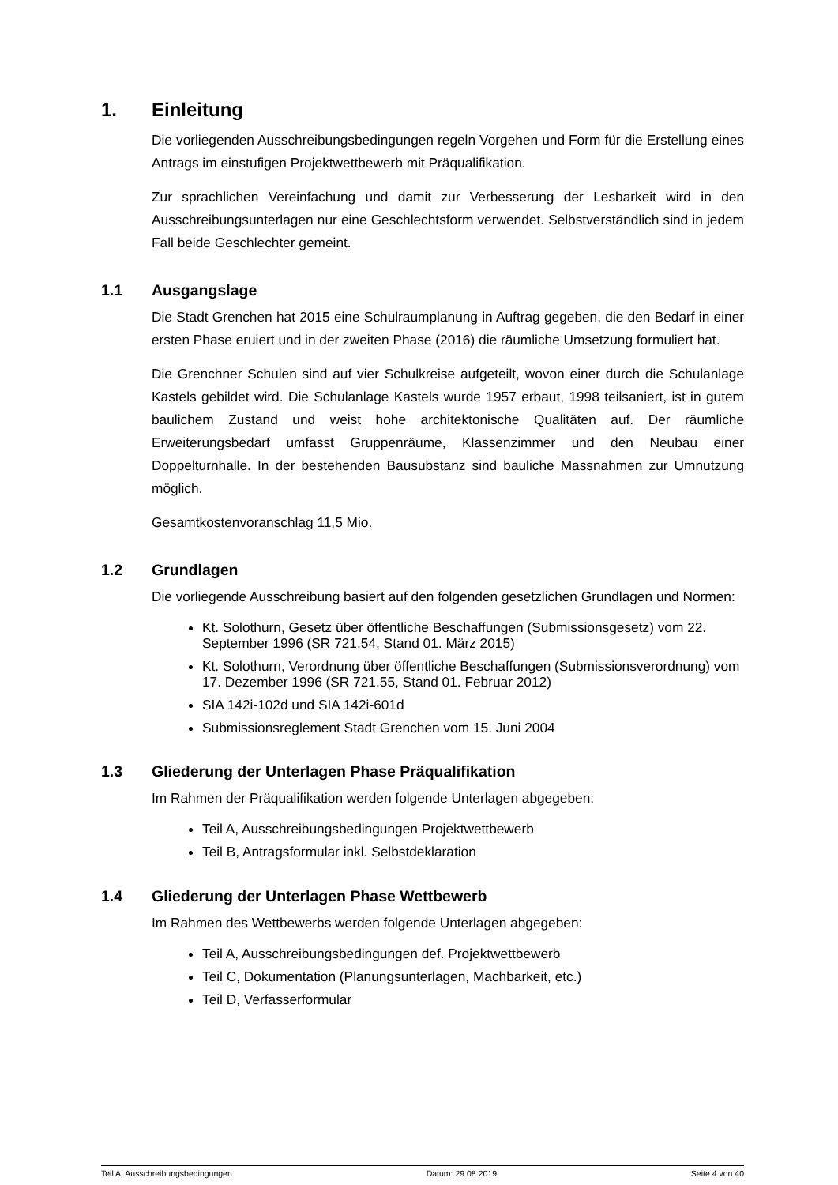1. Einleitung
Die vorliegenden Ausschreibungsbedingungen regeln Vorgehen und Form für die Erstellung eines Antrags im einstufigen Projektwettbewerb mit Präqualifikation.
Zur sprachlichen Vereinfachung und damit zur Verbesserung der Lesbarkeit wird in den Ausschreibungsunterlagen nur eine Geschlechtsform verwendet. Selbstverständlich sind in jedem Fall beide Geschlechter gemeint.
1.1 Ausgangslage
Die Stadt Grenchen hat 2015 eine Schulraumplanung in Auftrag gegeben, die den Bedarf in einer ersten Phase eruiert und in der zweiten Phase (2016) die räumliche Umsetzung formuliert hat.
Die Grenchner Schulen sind auf vier Schulkreise aufgeteilt, wovon einer durch die Schulanlage Kastels gebildet wird. Die Schulanlage Kastels wurde 1957 erbaut, 1998 teilsaniert, ist in gutem baulichem Zustand und weist hohe architektonische Qualitäten auf. Der räumliche Erweiterungsbedarf umfasst Gruppenräume, Klassenzimmer und den Neubau einer Doppelturnhalle. In der bestehenden Bausubstanz sind bauliche Massnahmen zur Umnutzung möglich.
Gesamtkostenvoranschlag 11,5 Mio.
1.2 Grundlagen
Die vorliegende Ausschreibung basiert auf den folgenden gesetzlichen Grundlagen und Normen:
Kt. Solothurn, Gesetz über öffentliche Beschaffungen (Submissionsgesetz) vom 22. September 1996 (SR 721.54, Stand 01. März 2015)
Kt. Solothurn, Verordnung über öffentliche Beschaffungen (Submissionsverordnung) vom 17. Dezember 1996 (SR 721.55, Stand 01. Februar 2012)
SIA 142i-102d und SIA 142i-601d
Submissionsreglement Stadt Grenchen vom 15. Juni 2004
1.3 Gliederung der Unterlagen Phase Präqualifikation
Im Rahmen der Präqualifikation werden folgende Unterlagen abgegeben:
Teil A, Ausschreibungsbedingungen Projektwettbewerb
Teil B, Antragsformular inkl. Selbstdeklaration
1.4 Gliederung der Unterlagen Phase Wettbewerb
Im Rahmen des Wettbewerbs werden folgende Unterlagen abgegeben:
Teil A, Ausschreibungsbedingungen def. Projektwettbewerb
Teil C, Dokumentation (Planungsunterlagen, Machbarkeit, etc.)
Teil D, Verfasserformular
Teil A: Ausschreibungsbedingungen Datum: 29.08.2019 Seite 4 von 40